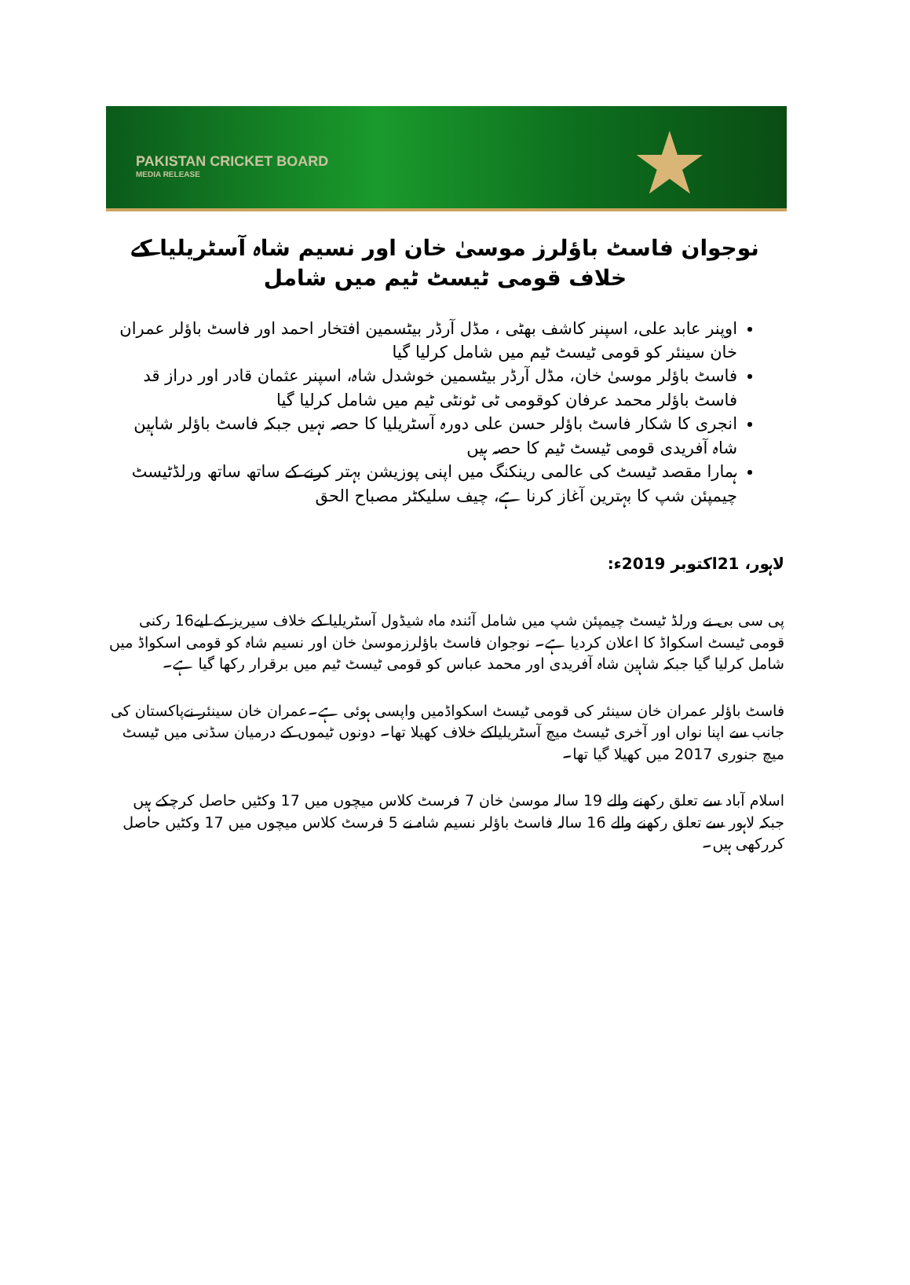PAKISTAN CRICKET BOARD
MEDIA RELEASE
★
نوجوان فاسٹ باؤلرز موسیٰ خان اور نسیم شاہ آسٹریلیا کے خلاف قومی ٹیسٹ ٹیم میں شامل
اوپنر عابد علی، اسپنر کاشف بھٹی ، مڈل آرڈر بیٹسمین افتخار احمد اور فاسٹ باؤلر عمران خان سینئر کو قومی ٹیسٹ ٹیم میں شامل کرلیا گیا
فاسٹ باؤلر موسیٰ خان، مڈل آرڈر بیٹسمین خوشدل شاہ، اسپنر عثمان قادر اور دراز قد فاسٹ باؤلر محمد عرفان کوقومی ٹی ٹونٹی ٹیم میں شامل کرلیا گیا
انجری کا شکار فاسٹ باؤلر حسن علی دورہ آسٹریلیا کا حصہ نہیں جبکہ فاسٹ باؤلر شاہین شاہ آفریدی قومی ٹیسٹ ٹیم کا حصہ ہیں
ہمارا مقصد ٹیسٹ کی عالمی رینکنگ میں اپنی پوزیشن بہتر کرنے کے ساتھ ساتھ ورلڈٹیسٹ چیمپئن شپ کا بہترین آغاز کرنا ہے، چیف سلیکٹر مصباح الحق
لاہور، 21اکتوبر 2019ء:
پی سی بی نے ورلڈ ٹیسٹ چیمپئن شپ میں شامل آئندہ ماہ شیڈول آسٹریلیا کے خلاف سیریز کے لیے16 رکنی قومی ٹیسٹ اسکواڈ کا اعلان کردیا ہے۔ نوجوان فاسٹ باؤلرزموسیٰ خان اور نسیم شاہ کو قومی اسکواڈ میں شامل کرلیا گیا جبکہ شاہین شاہ آفریدی اور محمد عباس کو قومی ٹیسٹ ٹیم میں برقرار رکھا گیا ہے۔
فاسٹ باؤلر عمران خان سینئر کی قومی ٹیسٹ اسکواڈمیں واپسی ہوئی ہے۔عمران خان سینئر نےپاکستان کی جانب سے اپنا نواں اور آخری ٹیسٹ میچ آسٹریلیاکے خلاف کھیلا تھا۔ دونوں ٹیموں کے درمیان سڈنی میں ٹیسٹ میچ جنوری 2017 میں کھیلا گیا تھا۔
اسلام آباد سے تعلق رکھنے والے 19 سالہ موسیٰ خان 7 فرسٹ کلاس میچوں میں 17 وکٹیں حاصل کرچکے ہیں جبکہ لاہور سے تعلق رکھنے والے 16 سالہ فاسٹ باؤلر نسیم شاہ نے 5 فرسٹ کلاس میچوں میں 17 وکٹیں حاصل کررکھی ہیں۔